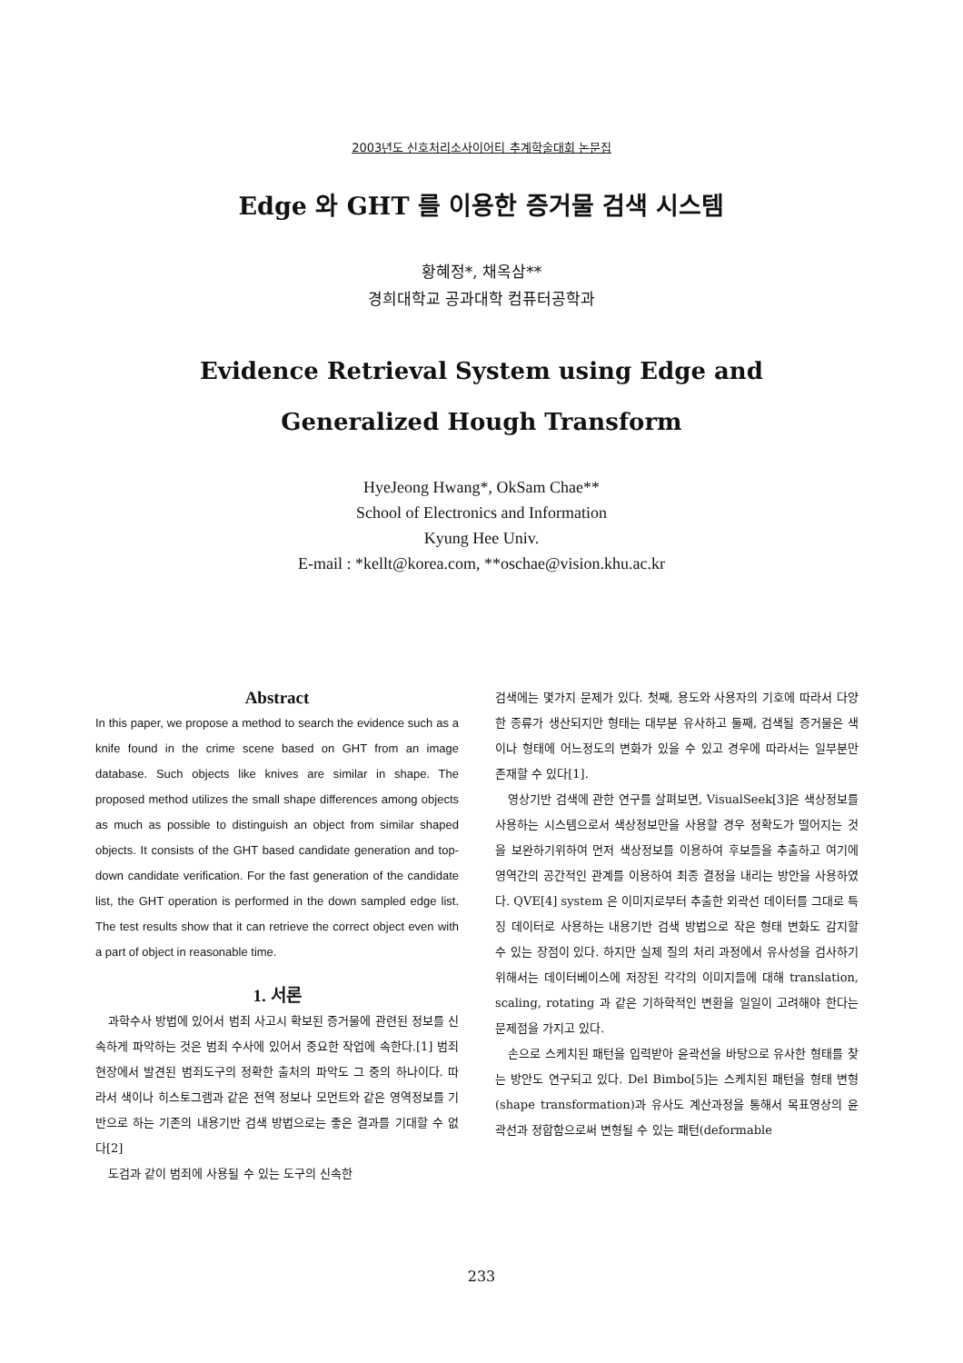2003년도 신호처리소사이어티 추계학술대회 논문집
Edge 와 GHT 를 이용한 증거물 검색 시스템
황혜정*, 채옥삼**
경희대학교 공과대학 컴퓨터공학과
Evidence Retrieval System using Edge and
Generalized Hough Transform
HyeJeong Hwang*, OkSam Chae**
School of Electronics and Information
Kyung Hee Univ.
E-mail : *kellt@korea.com, **oschae@vision.khu.ac.kr
Abstract
In this paper, we propose a method to search the evidence such as a knife found in the crime scene based on GHT from an image database. Such objects like knives are similar in shape. The proposed method utilizes the small shape differences among objects as much as possible to distinguish an object from similar shaped objects. It consists of the GHT based candidate generation and top-down candidate verification. For the fast generation of the candidate list, the GHT operation is performed in the down sampled edge list. The test results show that it can retrieve the correct object even with a part of object in reasonable time.
1. 서론
과학수사 방법에 있어서 범죄 사고시 확보된 증거물에 관련된 정보를 신속하게 파악하는 것은 범죄 수사에 있어서 중요한 작업에 속한다.[1] 범죄 현장에서 발견된 범죄도구의 정확한 출처의 파악도 그 중의 하나이다. 따라서 색이나 히스토그램과 같은 전역 정보나 모먼트와 같은 영역정보를 기반으로 하는 기존의 내용기반 검색 방법으로는 좋은 결과를 기대할 수 없다[2]
도검과 같이 범죄에 사용될 수 있는 도구의 신속한
검색에는 몇가지 문제가 있다. 첫째, 용도와 사용자의 기호에 따라서 다양한 종류가 생산되지만 형태는 대부분 유사하고 둘째, 검색될 증거물은 색이나 형태에 어느정도의 변화가 있을 수 있고 경우에 따라서는 일부분만 존재할 수 있다[1].
영상기반 검색에 관한 연구를 살펴보면, VisualSeek[3]은 색상정보를 사용하는 시스템으로서 색상정보만을 사용할 경우 정확도가 떨어지는 것을 보완하기위하여 먼저 색상정보를 이용하여 후보들을 추출하고 여기에 영역간의 공간적인 관계를 이용하여 최종 결정을 내리는 방안을 사용하였다. QVE[4] system 은 이미지로부터 추출한 외곽선 데이터를 그대로 특징 데이터로 사용하는 내용기반 검색 방법으로 작은 형태 변화도 감지할 수 있는 장점이 있다. 하지만 실제 질의 처리 과정에서 유사성을 검사하기 위해서는 데이터베이스에 저장된 각각의 이미지들에 대해 translation, scaling, rotating 과 같은 기하학적인 변환을 일일이 고려해야 한다는 문제점을 가지고 있다.
손으로 스케치된 패턴을 입력받아 윤곽선을 바탕으로 유사한 형태를 찾는 방안도 연구되고 있다. Del Bimbo[5]는 스케치된 패턴을 형태 변형(shape transformation)과 유사도 계산과정을 통해서 목표영상의 윤곽선과 정합함으로써 변형될 수 있는 패턴(deformable
233